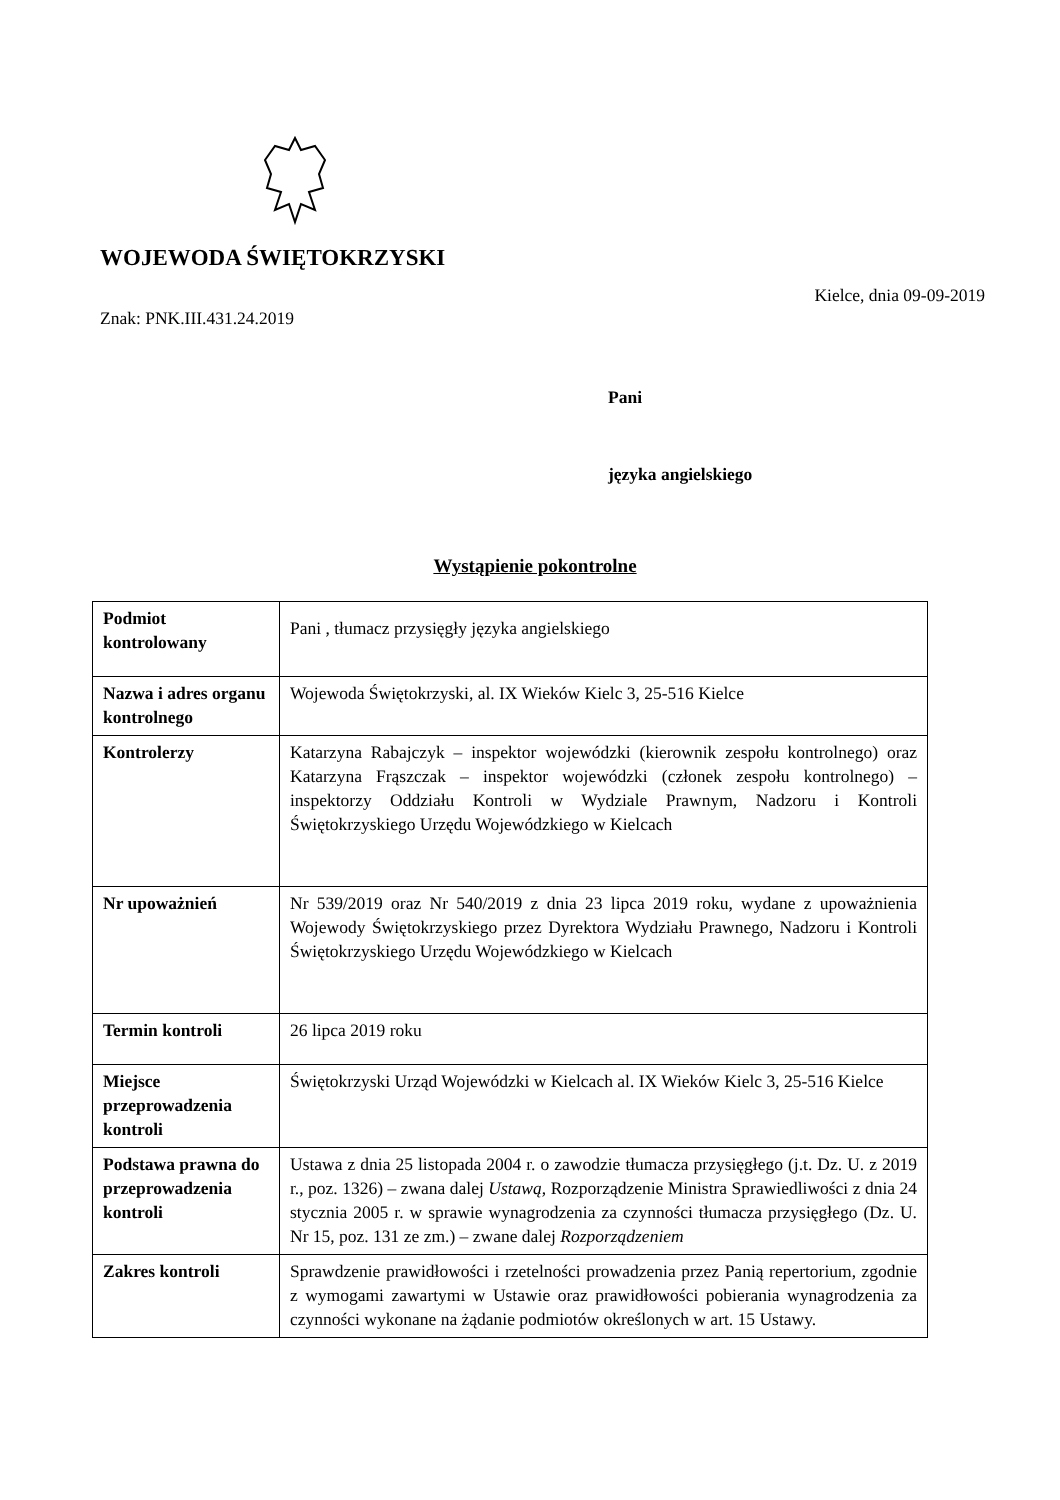WOJEWODA ŚWIĘTOKRZYSKI
Kielce, dnia 09-09-2019
Znak: PNK.III.431.24.2019
Pani
języka angielskiego
Wystąpienie pokontrolne
| Podmiot kontrolowany | Pani , tłumacz przysięgły języka angielskiego |
| Nazwa i adres organu kontrolnego | Wojewoda Świętokrzyski, al. IX Wieków Kielc 3, 25-516 Kielce |
| Kontrolerzy | Katarzyna Rabajczyk – inspektor wojewódzki (kierownik zespołu kontrolnego) oraz Katarzyna Frąszczak – inspektor wojewódzki (członek zespołu kontrolnego) – inspektorzy Oddziału Kontroli w Wydziale Prawnym, Nadzoru i Kontroli Świętokrzyskiego Urzędu Wojewódzkiego w Kielcach |
| Nr upoważnień | Nr 539/2019 oraz Nr 540/2019 z dnia 23 lipca 2019 roku, wydane z upoważnienia Wojewody Świętokrzyskiego przez Dyrektora Wydziału Prawnego, Nadzoru i Kontroli Świętokrzyskiego Urzędu Wojewódzkiego w Kielcach |
| Termin kontroli | 26 lipca 2019 roku |
| Miejsce przeprowadzenia kontroli | Świętokrzyski Urząd Wojewódzki w Kielcach al. IX Wieków Kielc 3, 25-516 Kielce |
| Podstawa prawna do przeprowadzenia kontroli | Ustawa z dnia 25 listopada 2004 r. o zawodzie tłumacza przysięgłego (j.t. Dz. U. z 2019 r., poz. 1326) – zwana dalej Ustawą , Rozporządzenie Ministra Sprawiedliwości z dnia 24 stycznia 2005 r. w sprawie wynagrodzenia za czynności tłumacza przysięgłego (Dz. U. Nr 15, poz. 131 ze zm.) – zwane dalej Rozporządzeniem |
| Zakres kontroli | Sprawdzenie prawidłowości i rzetelności prowadzenia przez Panią repertorium, zgodnie z wymogami zawartymi w Ustawie oraz prawidłowości pobierania wynagrodzenia za czynności wykonane na żądanie podmiotów określonych w art. 15 Ustawy. |